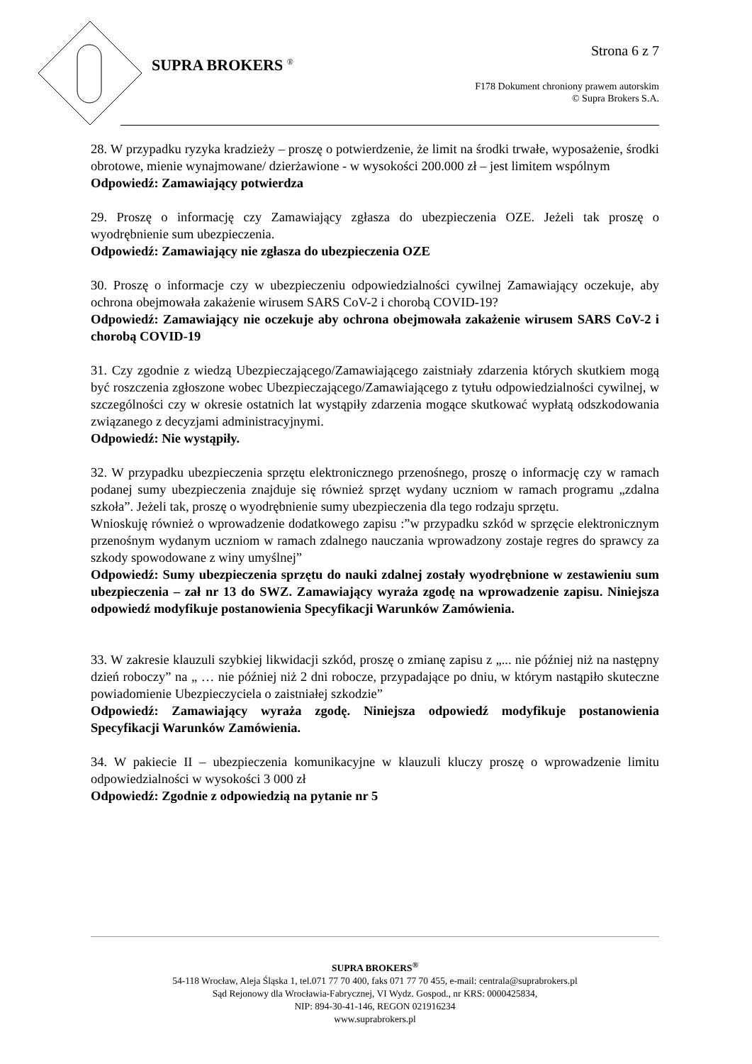Strona 6 z 7
SUPRA BROKERS <sup>®</sup>
F178 Dokument chroniony prawem autorskim
© Supra Brokers S.A.
28. W przypadku ryzyka kradzieży – proszę o potwierdzenie, że limit na środki trwałe, wyposażenie, środki obrotowe, mienie wynajmowane/ dzierżawione - w wysokości 200.000 zł – jest limitem wspólnym
Odpowiedź: Zamawiający potwierdza
29. Proszę o informację czy Zamawiający zgłasza do ubezpieczenia OZE. Jeżeli tak proszę o wyodrębnienie sum ubezpieczenia.
Odpowiedź: Zamawiający nie zgłasza do ubezpieczenia OZE
30. Proszę o informacje czy w ubezpieczeniu odpowiedzialności cywilnej Zamawiający oczekuje, aby ochrona obejmowała zakażenie wirusem SARS CoV-2 i chorobą COVID-19?
Odpowiedź: Zamawiający nie oczekuje aby ochrona obejmowała zakażenie wirusem SARS CoV-2 i chorobą COVID-19
31. Czy zgodnie z wiedzą Ubezpieczającego/Zamawiającego zaistniały zdarzenia których skutkiem mogą być roszczenia zgłoszone wobec Ubezpieczającego/Zamawiającego z tytułu odpowiedzialności cywilnej, w szczególności czy w okresie ostatnich lat wystąpiły zdarzenia mogące skutkować wypłatą odszkodowania związanego z decyzjami administracyjnymi.
Odpowiedź: Nie wystąpiły.
32. W przypadku ubezpieczenia sprzętu elektronicznego przenośnego, proszę o informację czy w ramach podanej sumy ubezpieczenia znajduje się również sprzęt wydany uczniom w ramach programu „zdalna szkoła”. Jeżeli tak, proszę o wyodrębnienie sumy ubezpieczenia dla tego rodzaju sprzętu.
Wnioskuję również o wprowadzenie dodatkowego zapisu :”w przypadku szkód w sprzęcie elektronicznym przenośnym wydanym uczniom w ramach zdalnego nauczania wprowadzony zostaje regres do sprawcy za szkody spowodowane z winy umyślnej”
Odpowiedź: Sumy ubezpieczenia sprzętu do nauki zdalnej zostały wyodrębnione w zestawieniu sum ubezpieczenia – zał nr 13 do SWZ. Zamawiający wyraża zgodę na wprowadzenie zapisu. Niniejsza odpowiedź modyfikuje postanowienia Specyfikacji Warunków Zamówienia.
33. W zakresie klauzuli szybkiej likwidacji szkód, proszę o zmianę zapisu z „... nie później niż na następny dzień roboczy” na „ … nie później niż 2 dni robocze, przypadające po dniu, w którym nastąpiło skuteczne powiadomienie Ubezpieczyciela o zaistniałej szkodzie”
Odpowiedź: Zamawiający wyraża zgodę. Niniejsza odpowiedź modyfikuje postanowienia Specyfikacji Warunków Zamówienia.
34. W pakiecie II – ubezpieczenia komunikacyjne w klauzuli kluczy proszę o wprowadzenie limitu odpowiedzialności w wysokości 3 000 zł
Odpowiedź: Zgodnie z odpowiedzią na pytanie nr 5
SUPRA BROKERS<sup>®</sup>
54-118 Wrocław, Aleja Śląska 1, tel.071 77 70 400, faks 071 77 70 455, e-mail: centrala@suprabrokers.pl
Sąd Rejonowy dla Wrocławia-Fabrycznej, VI Wydz. Gospod., nr KRS: 0000425834,
NIP: 894-30-41-146, REGON 021916234
www.suprabrokers.pl